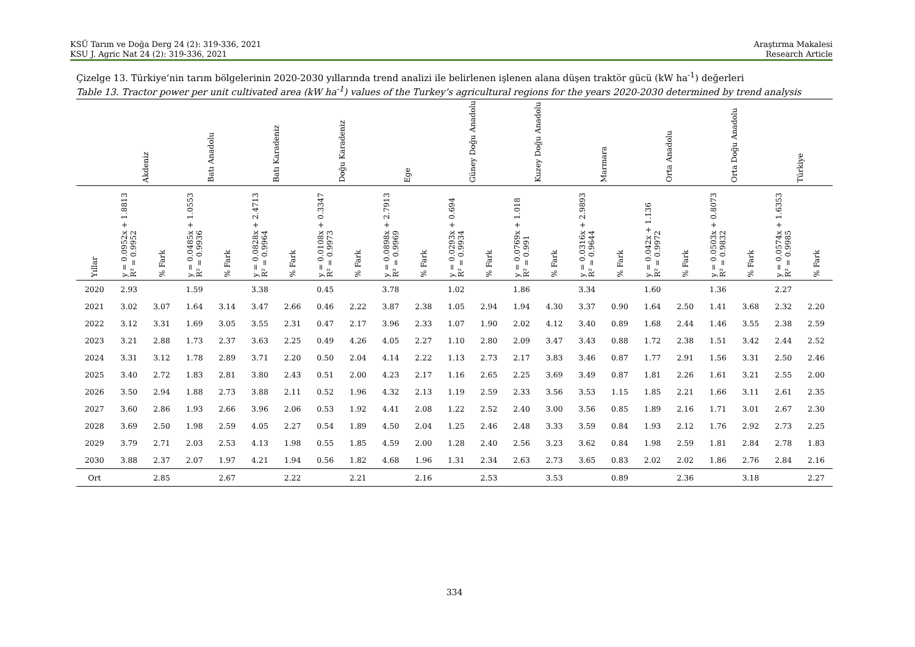KSÜ Tarım ve Doğa Derg 24 (2): 319-336, 2021
KSU J. Agric Nat 24 (2): 319-336, 2021
Araştırma Makalesi
Research Article
Çizelge 13. Türkiye’nin tarım bölgelerinin 2020-2030 yıllarında trend analizi ile belirlenen işlenen alana düşen traktör gücü (kW ha<sup>-1</sup>) değerleri
Table 13. Tractor power per unit cultivated area (kW ha<sup>-1</sup>) values of the Turkey’s agricultural regions for the years 2020-2030 determined by trend analysis
| | Akdeniz | | Batı Anadolu | | Batı Karadeniz | | Doğu Karadeniz | | Ege | | Güney Doğu Anadolu | | Kuzey Doğu Anadolu | | Marmara | | Orta Anadolu | | Orta Doğu Anadolu | | Türkiye | |
| --- | --- | --- | --- | --- | --- | --- | --- | --- | --- | --- | --- | --- | --- | --- | --- | --- | --- | --- | --- | --- | --- | --- |
| Yıllar | y = 0.0952x + 1.8813 R² = 0.9952 | % Fark | y = 0.0485x + 1.0553 R² = 0.9936 | % Fark | y = 0.0828x + 2.4713 R² = 0.9964 | % Fark | y = 0.0108x + 0.3347 R² = 0.9973 | % Fark | y = 0.0898x + 2.7913 R² = 0.9969 | % Fark | y = 0.0293x + 0.694 R² = 0.9934 | % Fark | y = 0.0769x + 1.018 R² = 0.991 | % Fark | y = 0.0316x + 2.9893 R² = 0.9644 | % Fark | y = 0.042x + 1.136 R² = 0.9972 | % Fark | y = 0.0503x + 0.8073 R² = 0.9832 | % Fark | y = 0.0574x + 1.6353 R² = 0.9985 | % Fark |
| 2020 | 2.93 | | 1.59 | | 3.38 | | 0.45 | | 3.78 | | 1.02 | | 1.86 | | 3.34 | | 1.60 | | 1.36 | | 2.27 | |
| 2021 | 3.02 | 3.07 | 1.64 | 3.14 | 3.47 | 2.66 | 0.46 | 2.22 | 3.87 | 2.38 | 1.05 | 2.94 | 1.94 | 4.30 | 3.37 | 0.90 | 1.64 | 2.50 | 1.41 | 3.68 | 2.32 | 2.20 |
| 2022 | 3.12 | 3.31 | 1.69 | 3.05 | 3.55 | 2.31 | 0.47 | 2.17 | 3.96 | 2.33 | 1.07 | 1.90 | 2.02 | 4.12 | 3.40 | 0.89 | 1.68 | 2.44 | 1.46 | 3.55 | 2.38 | 2.59 |
| 2023 | 3.21 | 2.88 | 1.73 | 2.37 | 3.63 | 2.25 | 0.49 | 4.26 | 4.05 | 2.27 | 1.10 | 2.80 | 2.09 | 3.47 | 3.43 | 0.88 | 1.72 | 2.38 | 1.51 | 3.42 | 2.44 | 2.52 |
| 2024 | 3.31 | 3.12 | 1.78 | 2.89 | 3.71 | 2.20 | 0.50 | 2.04 | 4.14 | 2.22 | 1.13 | 2.73 | 2.17 | 3.83 | 3.46 | 0.87 | 1.77 | 2.91 | 1.56 | 3.31 | 2.50 | 2.46 |
| 2025 | 3.40 | 2.72 | 1.83 | 2.81 | 3.80 | 2.43 | 0.51 | 2.00 | 4.23 | 2.17 | 1.16 | 2.65 | 2.25 | 3.69 | 3.49 | 0.87 | 1.81 | 2.26 | 1.61 | 3.21 | 2.55 | 2.00 |
| 2026 | 3.50 | 2.94 | 1.88 | 2.73 | 3.88 | 2.11 | 0.52 | 1.96 | 4.32 | 2.13 | 1.19 | 2.59 | 2.33 | 3.56 | 3.53 | 1.15 | 1.85 | 2.21 | 1.66 | 3.11 | 2.61 | 2.35 |
| 2027 | 3.60 | 2.86 | 1.93 | 2.66 | 3.96 | 2.06 | 0.53 | 1.92 | 4.41 | 2.08 | 1.22 | 2.52 | 2.40 | 3.00 | 3.56 | 0.85 | 1.89 | 2.16 | 1.71 | 3.01 | 2.67 | 2.30 |
| 2028 | 3.69 | 2.50 | 1.98 | 2.59 | 4.05 | 2.27 | 0.54 | 1.89 | 4.50 | 2.04 | 1.25 | 2.46 | 2.48 | 3.33 | 3.59 | 0.84 | 1.93 | 2.12 | 1.76 | 2.92 | 2.73 | 2.25 |
| 2029 | 3.79 | 2.71 | 2.03 | 2.53 | 4.13 | 1.98 | 0.55 | 1.85 | 4.59 | 2.00 | 1.28 | 2.40 | 2.56 | 3.23 | 3.62 | 0.84 | 1.98 | 2.59 | 1.81 | 2.84 | 2.78 | 1.83 |
| 2030 | 3.88 | 2.37 | 2.07 | 1.97 | 4.21 | 1.94 | 0.56 | 1.82 | 4.68 | 1.96 | 1.31 | 2.34 | 2.63 | 2.73 | 3.65 | 0.83 | 2.02 | 2.02 | 1.86 | 2.76 | 2.84 | 2.16 |
| Ort | | 2.85 | | 2.67 | | 2.22 | | 2.21 | | 2.16 | | 2.53 | | 3.53 | | 0.89 | | 2.36 | | 3.18 | | 2.27 |
334